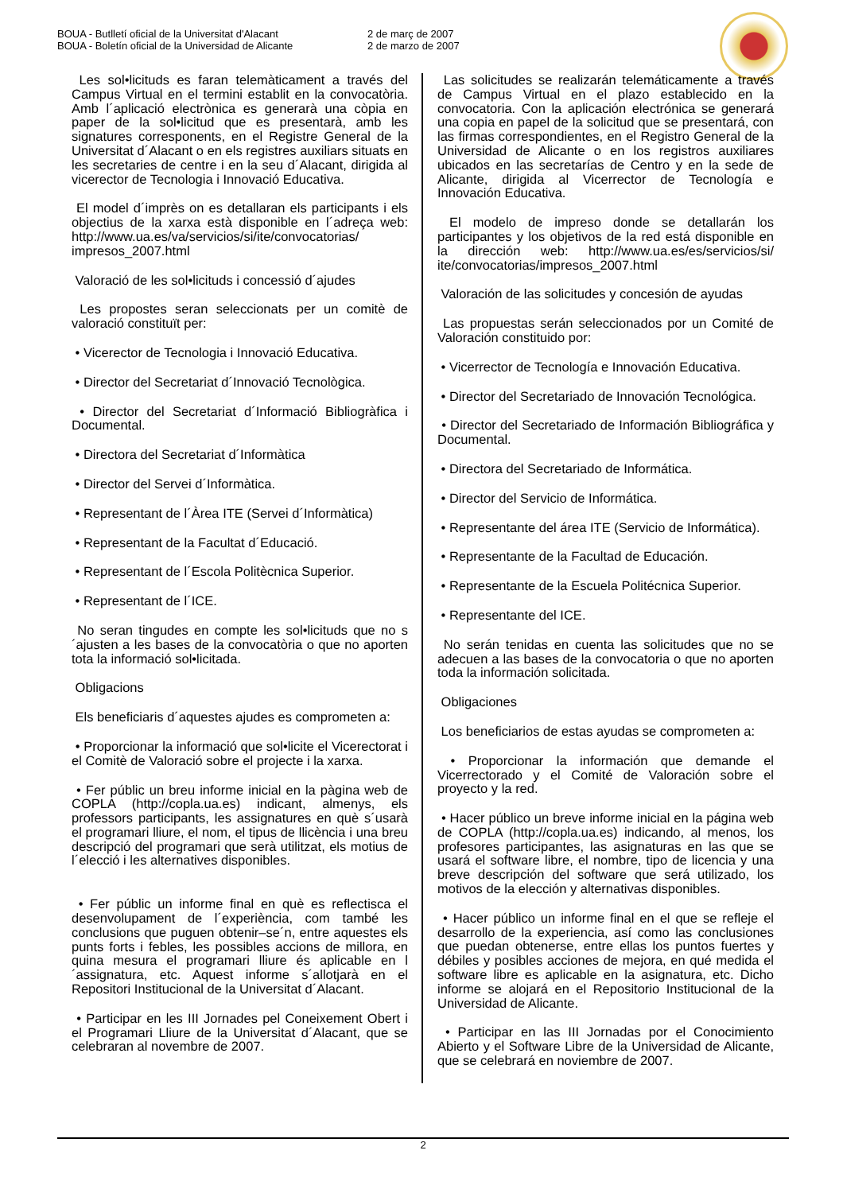BOUA - Butlletí oficial de la Universitat d'Alacant
BOUA - Boletín oficial de la Universidad de Alicante
2 de març de 2007
2 de marzo de 2007
Les sol•licituds es faran telemàticament a través del Campus Virtual en el termini establit en la convocatòria. Amb l´aplicació electrònica es generarà una còpia en paper de la sol•licitud que es presentarà, amb les signatures corresponents, en el Registre General de la Universitat d´Alacant o en els registres auxiliars situats en les secretaries de centre i en la seu d´Alacant, dirigida al vicerector de Tecnologia i Innovació Educativa.
El model d´imprès on es detallaran els participants i els objectius de la xarxa està disponible en l´adreça web: http://www.ua.es/va/servicios/si/ite/convocatorias/ impresos_2007.html
Valoració de les sol•licituds i concessió d´ajudes
Les propostes seran seleccionats per un comitè de valoració constituït per:
• Vicerector de Tecnologia i Innovació Educativa.
• Director del Secretariat d´Innovació Tecnològica.
• Director del Secretariat d´Informació Bibliogràfica i Documental.
• Directora del Secretariat d´Informàtica
• Director del Servei d´Informàtica.
• Representant de l´Àrea ITE (Servei d´Informàtica)
• Representant de la Facultat d´Educació.
• Representant de l´Escola Politècnica Superior.
• Representant de l´ICE.
No seran tingudes en compte les sol•licituds que no s´ajusten a les bases de la convocatòria o que no aporten tota la informació sol•licitada.
Obligacions
Els beneficiaris d´aquestes ajudes es comprometen a:
• Proporcionar la informació que sol•licite el Vicerectorat i el Comitè de Valoració sobre el projecte i la xarxa.
• Fer públic un breu informe inicial en la pàgina web de COPLA (http://copla.ua.es) indicant, almenys, els professors participants, les assignatures en què s´usarà el programari lliure, el nom, el tipus de llicència i una breu descripció del programari que serà utilitzat, els motius de l´elecció i les alternatives disponibles.
• Fer públic un informe final en què es reflectisca el desenvolupament de l´experiència, com també les conclusions que puguen obtenir–se´n, entre aquestes els punts forts i febles, les possibles accions de millora, en quina mesura el programari lliure és aplicable en l´assignatura, etc. Aquest informe s´allotjarà en el Repositori Institucional de la Universitat d´Alacant.
• Participar en les III Jornades pel Coneixement Obert i el Programari Lliure de la Universitat d´Alacant, que se celebraran al novembre de 2007.
Las solicitudes se realizarán telemáticamente a través de Campus Virtual en el plazo establecido en la convocatoria. Con la aplicación electrónica se generará una copia en papel de la solicitud que se presentará, con las firmas correspondientes, en el Registro General de la Universidad de Alicante o en los registros auxiliares ubicados en las secretarías de Centro y en la sede de Alicante, dirigida al Vicerrector de Tecnología e Innovación Educativa.
El modelo de impreso donde se detallarán los participantes y los objetivos de la red está disponible en la dirección web: http://www.ua.es/es/servicios/si/ ite/convocatorias/impresos_2007.html
Valoración de las solicitudes y concesión de ayudas
Las propuestas serán seleccionados por un Comité de Valoración constituido por:
• Vicerrector de Tecnología e Innovación Educativa.
• Director del Secretariado de Innovación Tecnológica.
• Director del Secretariado de Información Bibliográfica y Documental.
• Directora del Secretariado de Informática.
• Director del Servicio de Informática.
• Representante del área ITE (Servicio de Informática).
• Representante de la Facultad de Educación.
• Representante de la Escuela Politécnica Superior.
• Representante del ICE.
No serán tenidas en cuenta las solicitudes que no se adecuen a las bases de la convocatoria o que no aporten toda la información solicitada.
Obligaciones
Los beneficiarios de estas ayudas se comprometen a:
• Proporcionar la información que demande el Vicerrectorado y el Comité de Valoración sobre el proyecto y la red.
• Hacer público un breve informe inicial en la página web de COPLA (http://copla.ua.es) indicando, al menos, los profesores participantes, las asignaturas en las que se usará el software libre, el nombre, tipo de licencia y una breve descripción del software que será utilizado, los motivos de la elección y alternativas disponibles.
• Hacer público un informe final en el que se refleje el desarrollo de la experiencia, así como las conclusiones que puedan obtenerse, entre ellas los puntos fuertes y débiles y posibles acciones de mejora, en qué medida el software libre es aplicable en la asignatura, etc. Dicho informe se alojará en el Repositorio Institucional de la Universidad de Alicante.
• Participar en las III Jornadas por el Conocimiento Abierto y el Software Libre de la Universidad de Alicante, que se celebrará en noviembre de 2007.
2